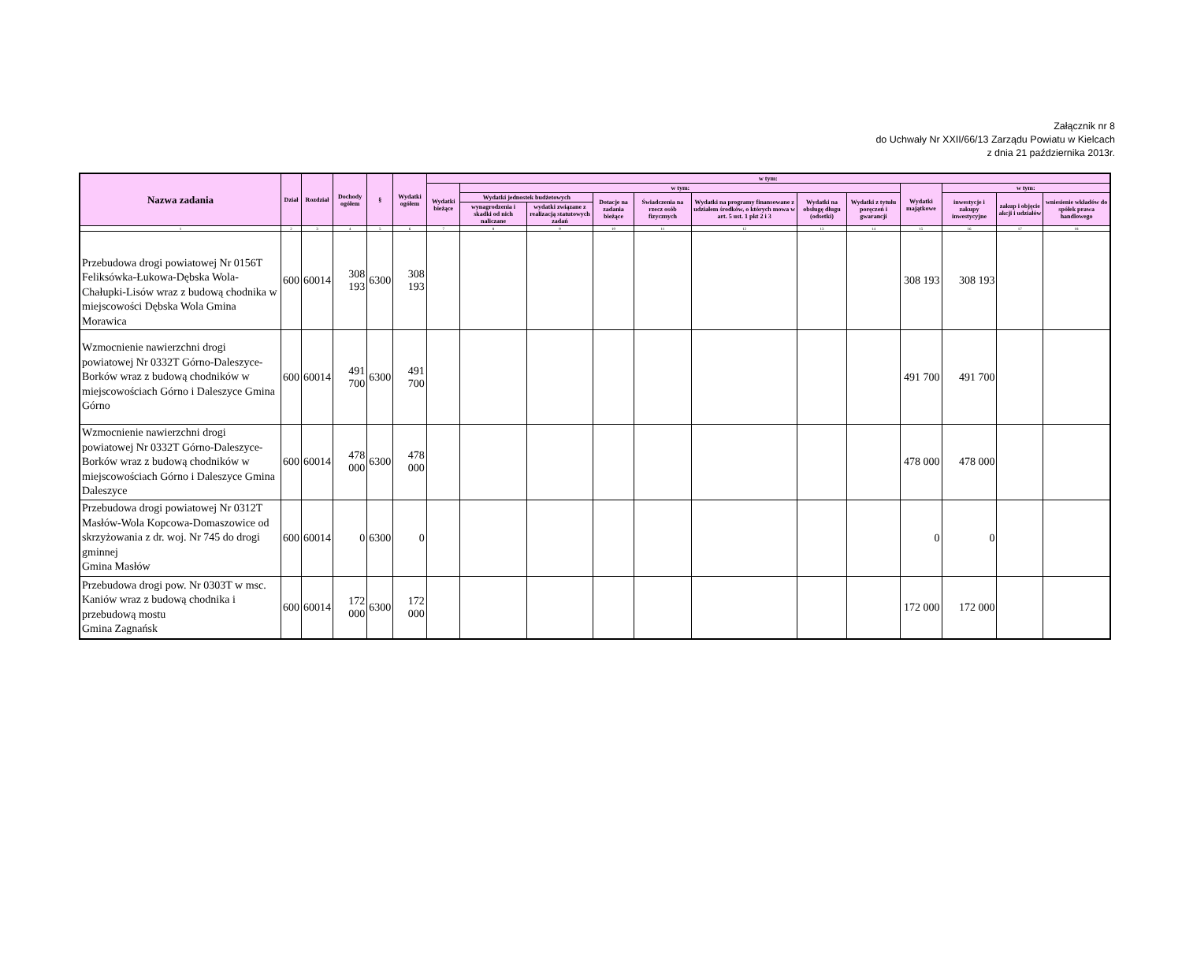Załącznik nr 8
do Uchwały Nr XXII/66/13 Zarządu Powiatu w Kielcach
z dnia 21 października 2013r.
| Nazwa zadania | Dział | Rozdział | Dochody ogółem | § | Wydatki ogółem | w tym: | | | | | | | | | | | |
| --- | --- | --- | --- | --- | --- | --- | --- | --- | --- | --- | --- | --- | --- | --- | --- | --- | --- |
| | | | | | | Wydatki bieżące | w tym: | | | | | | | Wydatki majątkowe | w tym: | | |
| | | | | | | | Wydatki jednostek budżetowych | | Dotacje na zadania bieżące | Świadczenia na rzecz osób fizycznych | Wydatki na programy finansowane z udziałem środków, o których mowa w art. 5 ust. 1 pkt 2 i 3 | Wydatki na obsługę długu (odsetki) | Wydatki z tytułu poręczeń i gwarancji | | inwestycje i zakupy inwestycyjne | zakup i objęcie akcji i udziałów | wniesienie wkładów do spółek prawa handlowego |
| | | | | | | | wynagrodzenia i skadki od nich naliczane | wydatki związane z realizacją statutowych zadań | | | | | | | | | |
| 1 | 2 | 3 | 4 | 5 | 6 | 7 | 8 | 9 | 10 | 11 | 12 | 13 | 14 | 15 | 16 | 17 | 18 |
| Przebudowa drogi powiatowej Nr 0156T Feliksówka-Łukowa-Dębska Wola-Chałupki-Lisów wraz z budową chodnika w miejscowości Dębska Wola Gmina Morawica | 600 | 60014 | 308 193 | 6300 | 308 193 | | | | | | | | | 308 193 | 308 193 | | |
| Wzmocnienie nawierzchni drogi powiatowej Nr 0332T Górno-Daleszyce-Borków wraz z budową chodników w miejscowościach Górno i Daleszyce Gmina Górno | 600 | 60014 | 491 700 | 6300 | 491 700 | | | | | | | | | 491 700 | 491 700 | | |
| Wzmocnienie nawierzchni drogi powiatowej Nr 0332T Górno-Daleszyce-Borków wraz z budową chodników w miejscowościach Górno i Daleszyce Gmina Daleszyce | 600 | 60014 | 478 000 | 6300 | 478 000 | | | | | | | | | 478 000 | 478 000 | | |
| Przebudowa drogi powiatowej Nr 0312T Masłów-Wola Kopcowa-Domaszowice od skrzyżowania z dr. woj. Nr 745 do drogi gminnej Gmina Masłów | 600 | 60014 | 0 | 6300 | 0 | | | | | | | | | 0 | 0 | | |
| Przebudowa drogi pow. Nr 0303T w msc. Kaniów wraz z budową chodnika i przebudową mostu Gmina Zagnańsk | 600 | 60014 | 172 000 | 6300 | 172 000 | | | | | | | | | 172 000 | 172 000 | | |